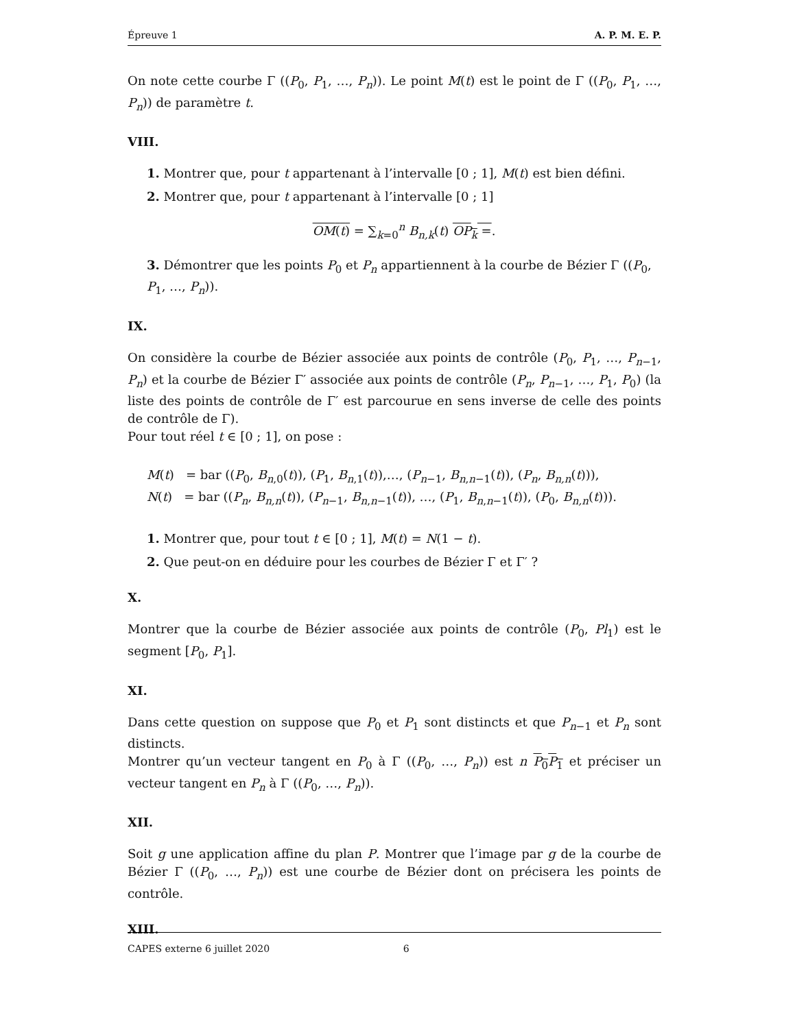Épreuve 1 A. P. M. E. P.
On note cette courbe Γ ((P<sub>0</sub>, P<sub>1</sub>, …, P<sub>n</sub>)). Le point M(t) est le point de Γ ((P<sub>0</sub>, P<sub>1</sub>, …, P<sub>n</sub>)) de paramètre t.
VIII.
1. Montrer que, pour t appartenant à l’intervalle [0 ; 1], M(t) est bien défini.
2. Montrer que, pour t appartenant à l’intervalle [0 ; 1]
OM(t) = ∑<sub>k=0</sub><sup>n</sup> B<sub>n,k</sub>(t) OP<sub>k</sub> =.
3. Démontrer que les points P<sub>0</sub> et P<sub>n</sub> appartiennent à la courbe de Bézier Γ ((P<sub>0</sub>, P<sub>1</sub>, …, P<sub>n</sub>)).
IX.
On considère la courbe de Bézier associée aux points de contrôle (P<sub>0</sub>, P<sub>1</sub>, …, P<sub>n−1</sub>, P<sub>n</sub>) et la courbe de Bézier Γ′ associée aux points de contrôle (P<sub>n</sub>, P<sub>n−1</sub>, …, P<sub>1</sub>, P<sub>0</sub>) (la liste des points de contrôle de Γ′ est parcourue en sens inverse de celle des points de contrôle de Γ).
Pour tout réel t ∈ [0 ; 1], on pose :
M(t) = bar ((P<sub>0</sub>, B<sub>n,0</sub>(t)), (P<sub>1</sub>, B<sub>n,1</sub>(t)),…, (P<sub>n−1</sub>, B<sub>n,n−1</sub>(t)), (P<sub>n</sub>, B<sub>n,n</sub>(t))),
N(t) = bar ((P<sub>n</sub>, B<sub>n,n</sub>(t)), (P<sub>n−1</sub>, B<sub>n,n−1</sub>(t)), …, (P<sub>1</sub>, B<sub>n,n−1</sub>(t)), (P<sub>0</sub>, B<sub>n,n</sub>(t))).
1. Montrer que, pour tout t ∈ [0 ; 1], M(t) = N(1 − t).
2. Que peut-on en déduire pour les courbes de Bézier Γ et Γ′ ?
X.
Montrer que la courbe de Bézier associée aux points de contrôle (P<sub>0</sub>, Pl<sub>1</sub>) est le segment [P<sub>0</sub>, P<sub>1</sub>].
XI.
Dans cette question on suppose que P<sub>0</sub> et P<sub>1</sub> sont distincts et que P<sub>n−1</sub> et P<sub>n</sub> sont distincts.
Montrer qu’un vecteur tangent en P<sub>0</sub> à Γ ((P<sub>0</sub>, …, P<sub>n</sub>)) est n P<sub>0</sub>P<sub>1</sub> et préciser un vecteur tangent en P<sub>n</sub> à Γ ((P<sub>0</sub>, …, P<sub>n</sub>)).
XII.
Soit g une application affine du plan P. Montrer que l’image par g de la courbe de Bézier Γ ((P<sub>0</sub>, …, P<sub>n</sub>)) est une courbe de Bézier dont on précisera les points de contrôle.
XIII.
CAPES externe 6 juillet 2020 6